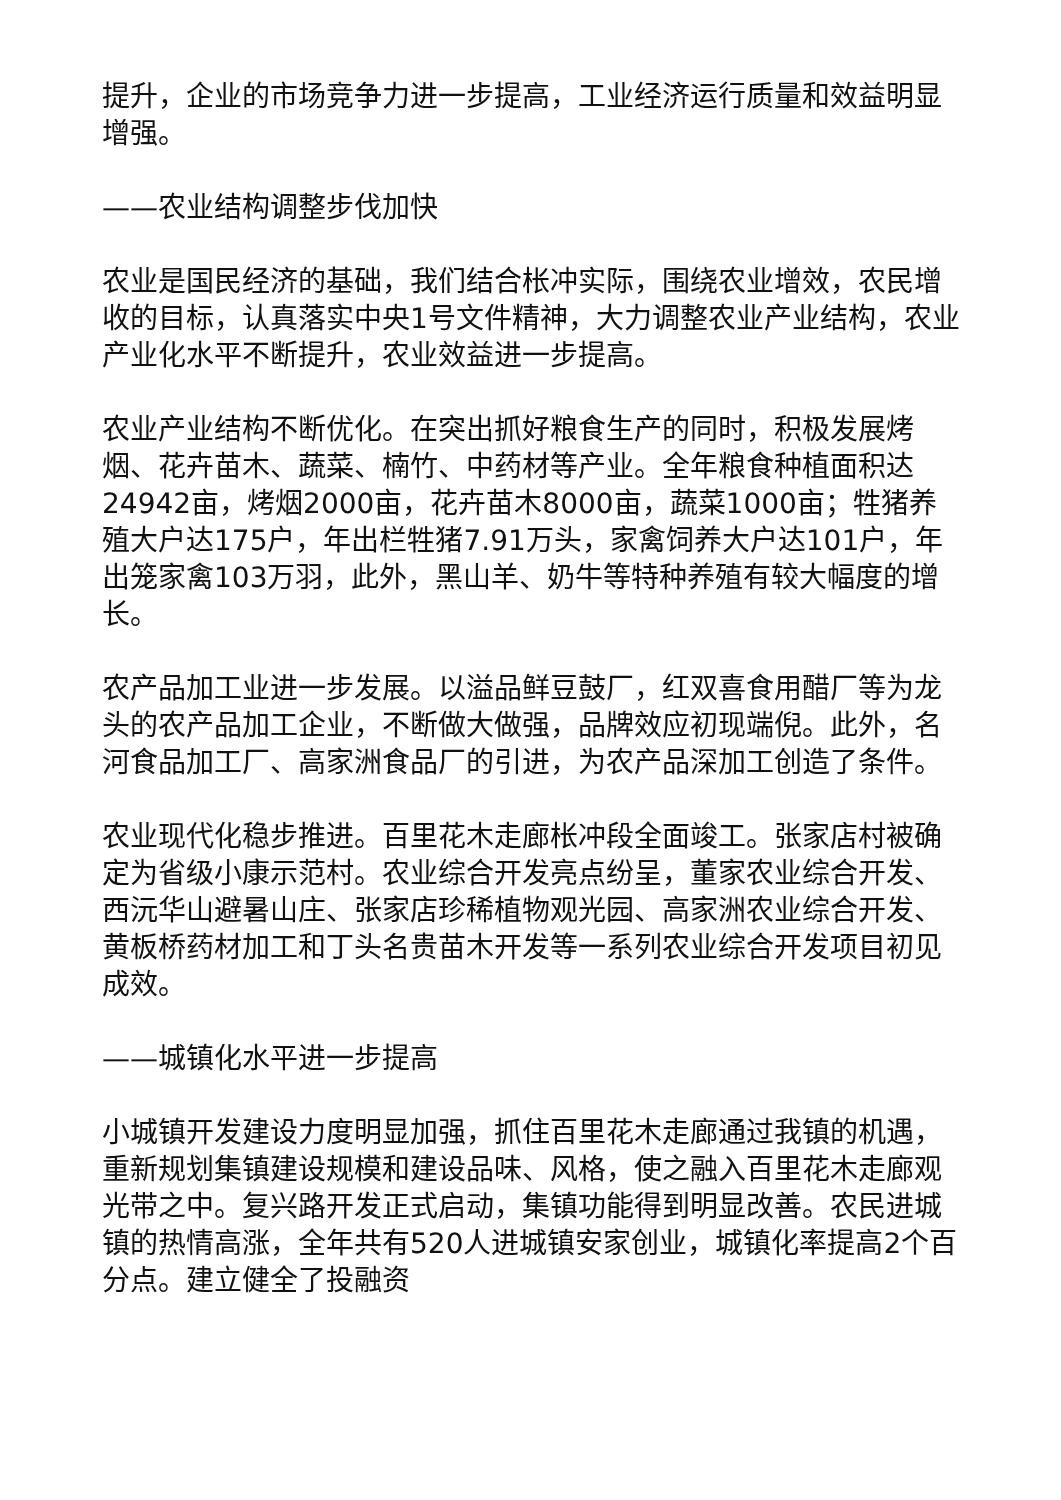提升，企业的市场竞争力进一步提高，工业经济运行质量和效益明显增强。
——农业结构调整步伐加快
农业是国民经济的基础，我们结合枨冲实际，围绕农业增效，农民增收的目标，认真落实中央1号文件精神，大力调整农业产业结构，农业产业化水平不断提升，农业效益进一步提高。
农业产业结构不断优化。在突出抓好粮食生产的同时，积极发展烤烟、花卉苗木、蔬菜、楠竹、中药材等产业。全年粮食种植面积达24942亩，烤烟2000亩，花卉苗木8000亩，蔬菜1000亩；牲猪养殖大户达175户，年出栏牲猪7.91万头，家禽饲养大户达101户，年出笼家禽103万羽，此外，黑山羊、奶牛等特种养殖有较大幅度的增长。
农产品加工业进一步发展。以溢品鲜豆鼓厂，红双喜食用醋厂等为龙头的农产品加工企业，不断做大做强，品牌效应初现端倪。此外，名河食品加工厂、高家洲食品厂的引进，为农产品深加工创造了条件。
农业现代化稳步推进。百里花木走廊枨冲段全面竣工。张家店村被确定为省级小康示范村。农业综合开发亮点纷呈，董家农业综合开发、西沅华山避暑山庄、张家店珍稀植物观光园、高家洲农业综合开发、黄板桥药材加工和丁头名贵苗木开发等一系列农业综合开发项目初见成效。
——城镇化水平进一步提高
小城镇开发建设力度明显加强，抓住百里花木走廊通过我镇的机遇，重新规划集镇建设规模和建设品味、风格，使之融入百里花木走廊观光带之中。复兴路开发正式启动，集镇功能得到明显改善。农民进城镇的热情高涨，全年共有520人进城镇安家创业，城镇化率提高2个百分点。建立健全了投融资